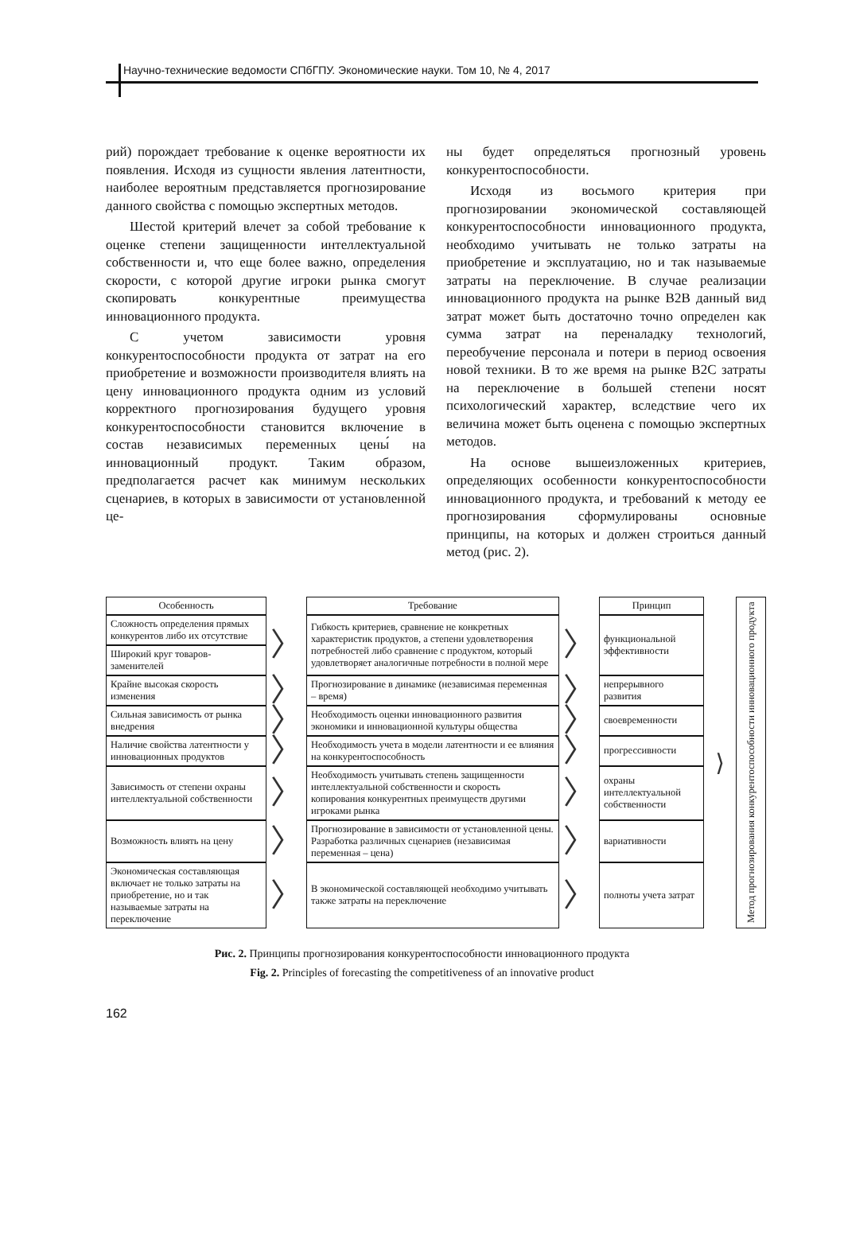Научно-технические ведомости СПбГПУ. Экономические науки. Том 10, № 4, 2017
рий) порождает требование к оценке вероятности их появления. Исходя из сущности явления латентности, наиболее вероятным представляется прогнозирование данного свойства с помощью экспертных методов.
Шестой критерий влечет за собой требование к оценке степени защищенности интеллектуальной собственности и, что еще более важно, определения скорости, с которой другие игроки рынка смогут скопировать конкурентные преимущества инновационного продукта.
С учетом зависимости уровня конкурентоспособности продукта от затрат на его приобретение и возможности производителя влиять на цену инновационного продукта одним из условий корректного прогнозирования будущего уровня конкурентоспособности становится включение в состав независимых переменных цены́ на инновационный продукт. Таким образом, предполагается расчет как минимум нескольких сценариев, в которых в зависимости от установленной це-
ны будет определяться прогнозный уровень конкурентоспособности.
Исходя из восьмого критерия при прогнозировании экономической составляющей конкурентоспособности инновационного продукта, необходимо учитывать не только затраты на приобретение и эксплуатацию, но и так называемые затраты на переключение. В случае реализации инновационного продукта на рынке B2B данный вид затрат может быть достаточно точно определен как сумма затрат на переналадку технологий, переобучение персонала и потери в период освоения новой техники. В то же время на рынке B2C затраты на переключение в большей степени носят психологический характер, вследствие чего их величина может быть оценена с помощью экспертных методов.
На основе вышеизложенных критериев, определяющих особенности конкурентоспособности инновационного продукта, и требований к методу ее прогнозирования сформулированы основные принципы, на которых и должен строиться данный метод (рис. 2).
| Особенность | | Требование | | Принцип | ⟩ | Метод прогнозирования конкурентоспособности инновационного продукта |
| Сложность определения прямых конкурентов либо их отсутствие | 〉 | Гибкость критериев, сравнение не конкретных характеристик продуктов, а степени удовлетворения потребностей либо сравнение с продуктом, который удовлетворяет аналогичные потребности в полной мере | 〉 | функциональной эффективности | | |
| Широкий круг товаров-заменителей | | | | | | |
| Крайне высокая скорость изменения | 〉 | Прогнозирование в динамике (независимая переменная – время) | 〉 | непрерывного развития | | |
| Сильная зависимость от рынка внедрения | 〉 | Необходимость оценки инновационного развития экономики и инновационной культуры общества | 〉 | своевременности | | |
| Наличие свойства латентности у инновационных продуктов | 〉 | Необходимость учета в модели латентности и ее влияния на конкурентоспособность | 〉 | прогрессивности | | |
| Зависимость от степени охраны интеллектуальной собственности | 〉 | Необходимость учитывать степень защищенности интеллектуальной собственности и скорость копирования конкурентных преимуществ другими игроками рынка | 〉 | охраны интеллектуальной собственности | | |
| Возможность влиять на цену | 〉 | Прогнозирование в зависимости от установленной цены. Разработка различных сценариев (независимая переменная – цена) | 〉 | вариативности | | |
| Экономическая составляющая включает не только затраты на приобретение, но и так называемые затраты на переключение | 〉 | В экономической составляющей необходимо учитывать также затраты на переключение | 〉 | полноты учета затрат | | |
Рис. 2. Принципы прогнозирования конкурентоспособности инновационного продукта
Fig. 2. Principles of forecasting the competitiveness of an innovative product
162